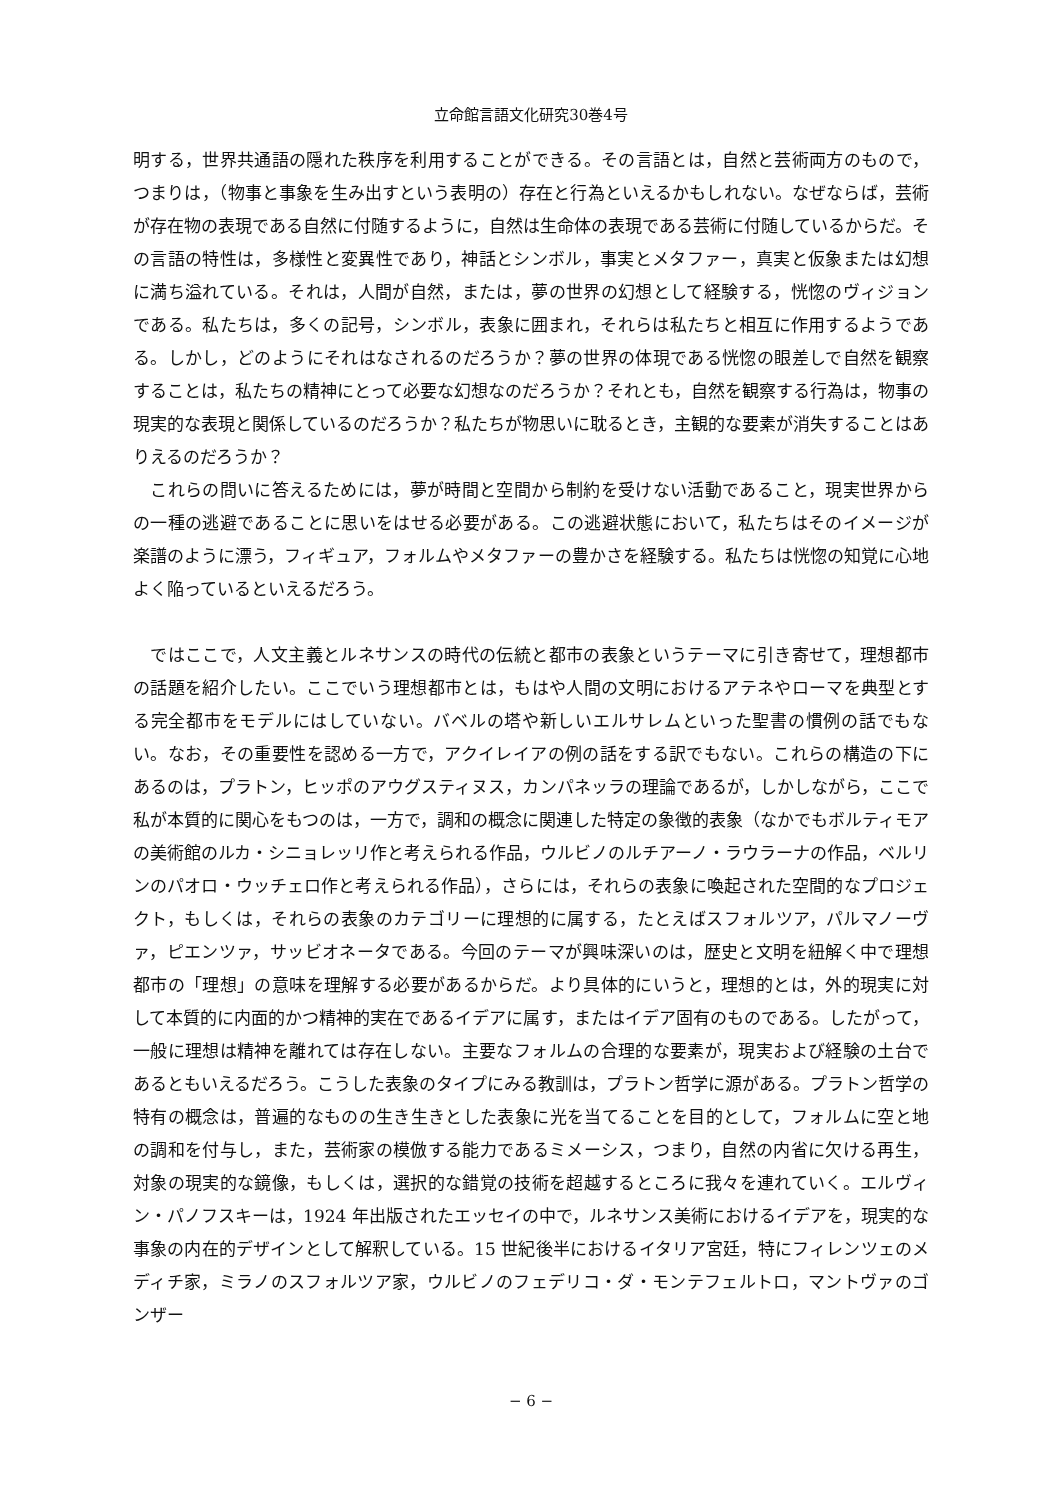立命館言語文化研究30巻4号
明する，世界共通語の隠れた秩序を利用することができる。その言語とは，自然と芸術両方のもので，つまりは，（物事と事象を生み出すという表明の）存在と行為といえるかもしれない。なぜならば，芸術が存在物の表現である自然に付随するように，自然は生命体の表現である芸術に付随しているからだ。その言語の特性は，多様性と変異性であり，神話とシンボル，事実とメタファー，真実と仮象または幻想に満ち溢れている。それは，人間が自然，または，夢の世界の幻想として経験する，恍惚のヴィジョンである。私たちは，多くの記号，シンボル，表象に囲まれ，それらは私たちと相互に作用するようである。しかし，どのようにそれはなされるのだろうか？夢の世界の体現である恍惚の眼差しで自然を観察することは，私たちの精神にとって必要な幻想なのだろうか？それとも，自然を観察する行為は，物事の現実的な表現と関係しているのだろうか？私たちが物思いに耽るとき，主観的な要素が消失することはありえるのだろうか？
　これらの問いに答えるためには，夢が時間と空間から制約を受けない活動であること，現実世界からの一種の逃避であることに思いをはせる必要がある。この逃避状態において，私たちはそのイメージが楽譜のように漂う，フィギュア，フォルムやメタファーの豊かさを経験する。私たちは恍惚の知覚に心地よく陥っているといえるだろう。
　ではここで，人文主義とルネサンスの時代の伝統と都市の表象というテーマに引き寄せて，理想都市の話題を紹介したい。ここでいう理想都市とは，もはや人間の文明におけるアテネやローマを典型とする完全都市をモデルにはしていない。バベルの塔や新しいエルサレムといった聖書の慣例の話でもない。なお，その重要性を認める一方で，アクイレイアの例の話をする訳でもない。これらの構造の下にあるのは，プラトン，ヒッポのアウグスティヌス，カンパネッラの理論であるが，しかしながら，ここで私が本質的に関心をもつのは，一方で，調和の概念に関連した特定の象徴的表象（なかでもボルティモアの美術館のルカ・シニョレッリ作と考えられる作品，ウルビノのルチアーノ・ラウラーナの作品，ベルリンのパオロ・ウッチェロ作と考えられる作品），さらには，それらの表象に喚起された空間的なプロジェクト，もしくは，それらの表象のカテゴリーに理想的に属する，たとえばスフォルツア，パルマノーヴァ，ピエンツァ，サッビオネータである。今回のテーマが興味深いのは，歴史と文明を紐解く中で理想都市の「理想」の意味を理解する必要があるからだ。より具体的にいうと，理想的とは，外的現実に対して本質的に内面的かつ精神的実在であるイデアに属す，またはイデア固有のものである。したがって，一般に理想は精神を離れては存在しない。主要なフォルムの合理的な要素が，現実および経験の土台であるともいえるだろう。こうした表象のタイプにみる教訓は，プラトン哲学に源がある。プラトン哲学の特有の概念は，普遍的なものの生き生きとした表象に光を当てることを目的として，フォルムに空と地の調和を付与し，また，芸術家の模倣する能力であるミメーシス，つまり，自然の内省に欠ける再生，対象の現実的な鏡像，もしくは，選択的な錯覚の技術を超越するところに我々を連れていく。エルヴィン・パノフスキーは，1924 年出版されたエッセイの中で，ルネサンス美術におけるイデアを，現実的な事象の内在的デザインとして解釈している。15 世紀後半におけるイタリア宮廷，特にフィレンツェのメディチ家，ミラノのスフォルツア家，ウルビノのフェデリコ・ダ・モンテフェルトロ，マントヴァのゴンザー
− 6 −